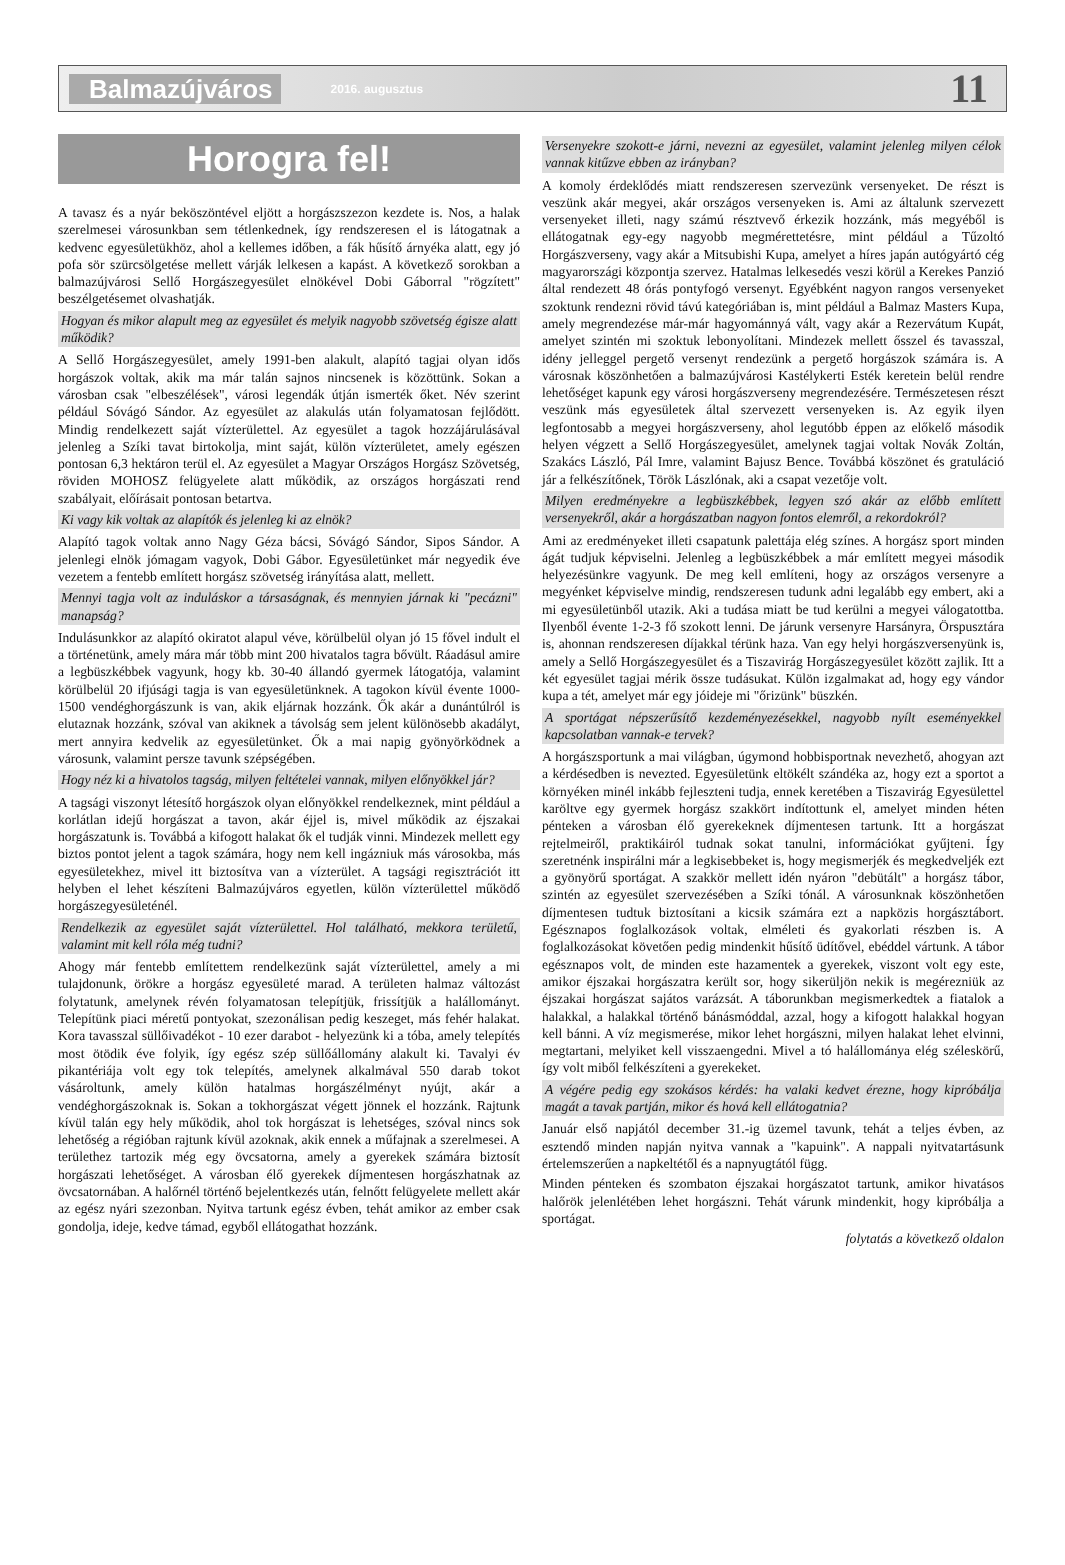Balmazújváros 2016. augusztus 11
Horogra fel!
A tavasz és a nyár beköszöntével eljött a horgászszezon kezdete is. Nos, a halak szerelmesei városunkban sem tétlenkednek, így rendszeresen el is látogatnak a kedvenc egyesületükhöz, ahol a kellemes időben, a fák hűsítő árnyéka alatt, egy jó pofa sör szürcsölgetése mellett várják lelkesen a kapást. A következő sorokban a balmazújvárosi Sellő Horgászegyesület elnökével Dobi Gáborral "rögzített" beszélgetésemet olvashatják.
Hogyan és mikor alapult meg az egyesület és melyik nagyobb szövetség égisze alatt működik?
A Sellő Horgászegyesület, amely 1991-ben alakult, alapító tagjai olyan idős horgászok voltak, akik ma már talán sajnos nincsenek is közöttünk. Sokan a városban csak "elbeszélések", városi legendák útján ismerték őket. Név szerint például Sóvágó Sándor. Az egyesület az alakulás után folyamatosan fejlődött. Mindig rendelkezett saját vízterülettel. Az egyesület a tagok hozzájárulásával jelenleg a Szíki tavat birtokolja, mint saját, külön vízterületet, amely egészen pontosan 6,3 hektáron terül el. Az egyesület a Magyar Országos Horgász Szövetség, röviden MOHOSZ felügyelete alatt működik, az országos horgászati rend szabályait, előírásait pontosan betartva.
Ki vagy kik voltak az alapítók és jelenleg ki az elnök?
Alapító tagok voltak anno Nagy Géza bácsi, Sóvágó Sándor, Sipos Sándor. A jelenlegi elnök jómagam vagyok, Dobi Gábor. Egyesületünket már negyedik éve vezetem a fentebb említett horgász szövetség irányítása alatt, mellett.
Mennyi tagja volt az induláskor a társaságnak, és mennyien járnak ki "pecázni" manapság?
Indulásunkkor az alapító okiratot alapul véve, körülbelül olyan jó 15 fővel indult el a történetünk, amely mára már több mint 200 hivatalos tagra bővült. Ráadásul amire a legbüszkébbek vagyunk, hogy kb. 30-40 állandó gyermek látogatója, valamint körülbelül 20 ifjúsági tagja is van egyesületünknek. A tagokon kívül évente 1000-1500 vendéghorgászunk is van, akik eljárnak hozzánk. Ők akár a dunántúlról is elutaznak hozzánk, szóval van akiknek a távolság sem jelent különösebb akadályt, mert annyira kedvelik az egyesületünket. Ők a mai napig gyönyörködnek a városunk, valamint persze tavunk szépségében.
Hogy néz ki a hivatolos tagság, milyen feltételei vannak, milyen előnyökkel jár?
A tagsági viszonyt létesítő horgászok olyan előnyökkel rendelkeznek, mint például a korlátlan idejű horgászat a tavon, akár éjjel is, mivel működik az éjszakai horgászatunk is. Továbbá a kifogott halakat ők el tudják vinni. Mindezek mellett egy biztos pontot jelent a tagok számára, hogy nem kell ingázniuk más városokba, más egyesületekhez, mivel itt biztosítva van a vízterület. A tagsági regisztrációt itt helyben el lehet készíteni Balmazújváros egyetlen, külön vízterülettel működő horgászegyesületénél.
Rendelkezik az egyesület saját vízterülettel. Hol található, mekkora területű, valamint mit kell róla még tudni?
Ahogy már fentebb említettem rendelkezünk saját vízterülettel, amely a mi tulajdonunk, örökre a horgász egyesületé marad. A területen halmaz változást folytatunk, amelynek révén folyamatosan telepítjük, frissítjük a halállományt. Telepítünk piaci méretű pontyokat, szezonálisan pedig keszeget, más fehér halakat. Kora tavasszal süllőivadékot - 10 ezer darabot - helyezünk ki a tóba, amely telepítés most ötödik éve folyik, így egész szép süllőállomány alakult ki. Tavalyi év pikantériája volt egy tok telepítés, amelynek alkalmával 550 darab tokot vásároltunk, amely külön hatalmas horgászélményt nyújt, akár a vendéghorgászoknak is. Sokan a tokhorgászat végett jönnek el hozzánk. Rajtunk kívül talán egy hely működik, ahol tok horgászat is lehetséges, szóval nincs sok lehetőség a régióban rajtunk kívül azoknak, akik ennek a műfajnak a szerelmesei. A területhez tartozik még egy övcsatorna, amely a gyerekek számára biztosít horgászati lehetőséget. A városban élő gyerekek díjmentesen horgászhatnak az övcsatornában. A halőrnél történő bejelentkezés után, felnőtt felügyelete mellett akár az egész nyári szezonban. Nyitva tartunk egész évben, tehát amikor az ember csak gondolja, ideje, kedve támad, egyből ellátogathat hozzánk.
Versenyekre szokott-e járni, nevezni az egyesület, valamint jelenleg milyen célok vannak kitűzve ebben az irányban?
A komoly érdeklődés miatt rendszeresen szervezünk versenyeket. De részt is veszünk akár megyei, akár országos versenyeken is. Ami az általunk szervezett versenyeket illeti, nagy számú résztvevő érkezik hozzánk, más megyéből is ellátogatnak egy-egy nagyobb megmérettetésre, mint például a Tűzoltó Horgászverseny, vagy akár a Mitsubishi Kupa, amelyet a híres japán autógyártó cég magyarországi központja szervez. Hatalmas lelkesedés veszi körül a Kerekes Panzió által rendezett 48 órás pontyfogó versenyt. Egyébként nagyon rangos versenyeket szoktunk rendezni rövid távú kategóriában is, mint például a Balmaz Masters Kupa, amely megrendezése már-már hagyománnyá vált, vagy akár a Rezervátum Kupát, amelyet szintén mi szoktuk lebonyolítani. Mindezek mellett ősszel és tavasszal, idény jelleggel pergető versenyt rendezünk a pergető horgászok számára is. A városnak köszönhetően a balmazújvárosi Kastélykerti Esték keretein belül rendre lehetőséget kapunk egy városi horgászverseny megrendezésére. Természetesen részt veszünk más egyesületek által szervezett versenyeken is. Az egyik ilyen legfontosabb a megyei horgászverseny, ahol legutóbb éppen az előkelő második helyen végzett a Sellő Horgászegyesület, amelynek tagjai voltak Novák Zoltán, Szakács László, Pál Imre, valamint Bajusz Bence. Továbbá köszönet és gratuláció jár a felkészítőnek, Török Lászlónak, aki a csapat vezetője volt.
Milyen eredményekre a legbüszkébbek, legyen szó akár az előbb említett versenyekről, akár a horgászatban nagyon fontos elemről, a rekordokról?
Ami az eredményeket illeti csapatunk palettája elég színes. A horgász sport minden ágát tudjuk képviselni. Jelenleg a legbüszkébbek a már említett megyei második helyezésünkre vagyunk. De meg kell említeni, hogy az országos versenyre a megyénket képviselve mindig, rendszeresen tudunk adni legalább egy embert, aki a mi egyesületünből utazik. Aki a tudása miatt be tud kerülni a megyei válogatottba. Ilyenből évente 1-2-3 fő szokott lenni. De járunk versenyre Harsányra, Örspusztára is, ahonnan rendszeresen díjakkal térünk haza. Van egy helyi horgászversenyünk is, amely a Sellő Horgászegyesület és a Tiszavirág Horgászegyesület között zajlik. Itt a két egyesület tagjai mérik össze tudásukat. Külön izgalmakat ad, hogy egy vándor kupa a tét, amelyet már egy jóideje mi "őrizünk" büszkén.
A sportágat népszerűsítő kezdeményezésekkel, nagyobb nyílt eseményekkel kapcsolatban vannak-e tervek?
A horgászsportunk a mai világban, úgymond hobbisportnak nevezhető, ahogyan azt a kérdésedben is nevezted. Egyesületünk eltökélt szándéka az, hogy ezt a sportot a környéken minél inkább fejleszteni tudja, ennek keretében a Tiszavirág Egyesülettel karöltve egy gyermek horgász szakkört indítottunk el, amelyet minden héten pénteken a városban élő gyerekeknek díjmentesen tartunk. Itt a horgászat rejtelmeiről, praktikáiról tudnak sokat tanulni, információkat gyűjteni. Így szeretnénk inspirálni már a legkisebbeket is, hogy megismerjék és megkedveljék ezt a gyönyörű sportágat. A szakkör mellett idén nyáron "debütált" a horgász tábor, szintén az egyesület szervezésében a Szíki tónál. A városunknak köszönhetően díjmentesen tudtuk biztosítani a kicsik számára ezt a napközis horgásztábort. Egésznapos foglalkozások voltak, elméleti és gyakorlati részben is. A foglalkozásokat követően pedig mindenkit hűsítő üdítővel, ebéddel vártunk. A tábor egésznapos volt, de minden este hazamentek a gyerekek, viszont volt egy este, amikor éjszakai horgászatra került sor, hogy sikerüljön nekik is megérezniük az éjszakai horgászat sajátos varázsát. A táborunkban megismerkedtek a fiatalok a halakkal, a halakkal történő bánásmóddal, azzal, hogy a kifogott halakkal hogyan kell bánni. A víz megismerése, mikor lehet horgászni, milyen halakat lehet elvinni, megtartani, melyiket kell visszaengedni. Mivel a tó halállománya elég széleskörű, így volt miből felkészíteni a gyerekeket.
A végére pedig egy szokásos kérdés: ha valaki kedvet érezne, hogy kipróbálja magát a tavak partján, mikor és hová kell ellátogatnia?
Január első napjától december 31.-ig üzemel tavunk, tehát a teljes évben, az esztendő minden napján nyitva vannak a "kapuink". A nappali nyitvatartásunk értelemszerűen a napkeltétől és a napnyugtától függ.
Minden pénteken és szombaton éjszakai horgászatot tartunk, amikor hivatásos halőrök jelenlétében lehet horgászni. Tehát várunk mindenkit, hogy kipróbálja a sportágat.
folytatás a következő oldalon